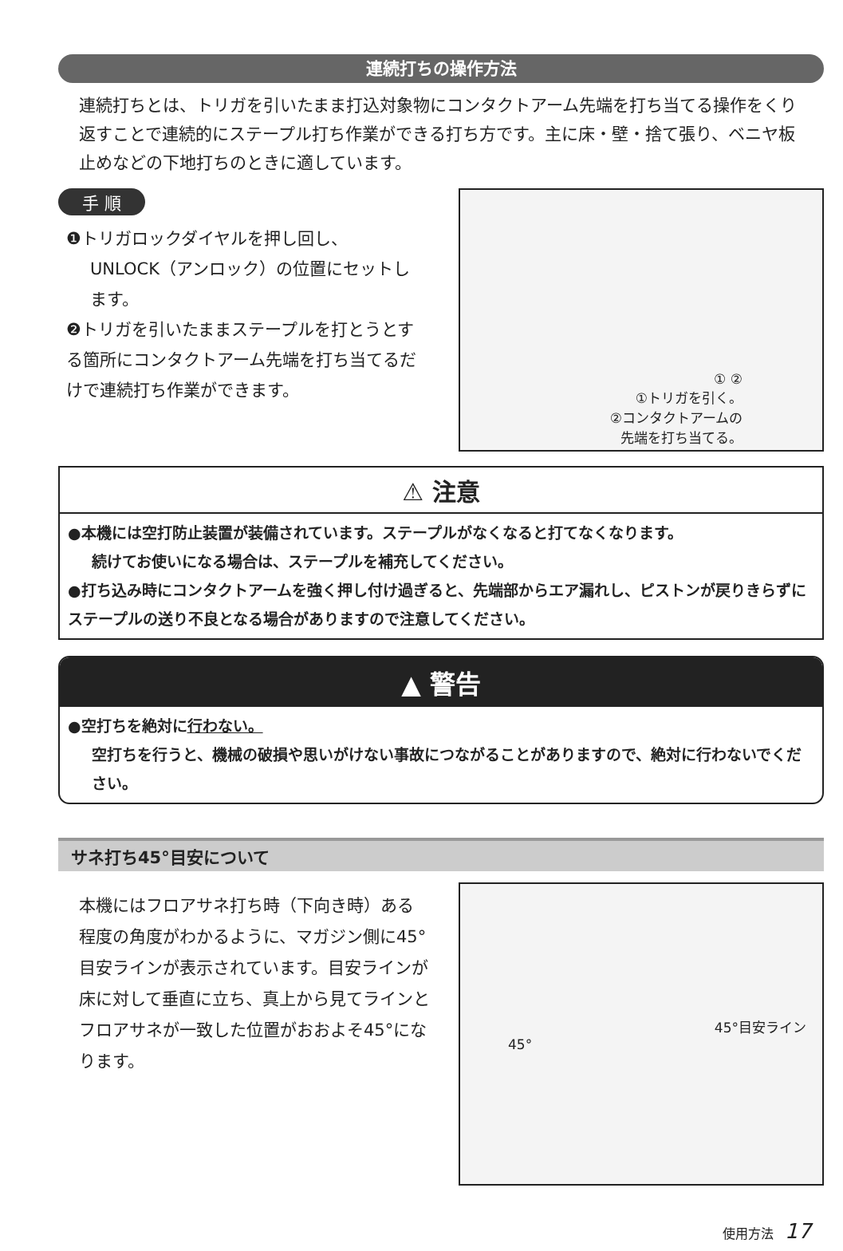連続打ちの操作方法
連続打ちとは、トリガを引いたまま打込対象物にコンタクトアーム先端を打ち当てる操作をくり返すことで連続的にステープル打ち作業ができる打ち方です。主に床・壁・捨て張り、ベニヤ板止めなどの下地打ちのときに適しています。
手 順
❶トリガロックダイヤルを押し回し、
UNLOCK（アンロック）の位置にセットします。
❷トリガを引いたままステープルを打とうとする箇所にコンタクトアーム先端を打ち当てるだけで連続打ち作業ができます。
① ②
①トリガを引く。
②コンタクトアームの
先端を打ち当てる。
⚠ 注意
●本機には空打防止装置が装備されています。ステープルがなくなると打てなくなります。
続けてお使いになる場合は、ステープルを補充してください。
●打ち込み時にコンタクトアームを強く押し付け過ぎると、先端部からエア漏れし、ピストンが戻りきらずにステープルの送り不良となる場合がありますので注意してください。
▲ 警告
●空打ちを絶対に行わない。
空打ちを行うと、機械の破損や思いがけない事故につながることがありますので、絶対に行わないでください。
サネ打ち45°目安について
本機にはフロアサネ打ち時（下向き時）ある程度の角度がわかるように、マガジン側に45°目安ラインが表示されています。目安ラインが床に対して垂直に立ち、真上から見てラインとフロアサネが一致した位置がおおよそ45°になります。
45°目安ライン
45°
使用方法 17